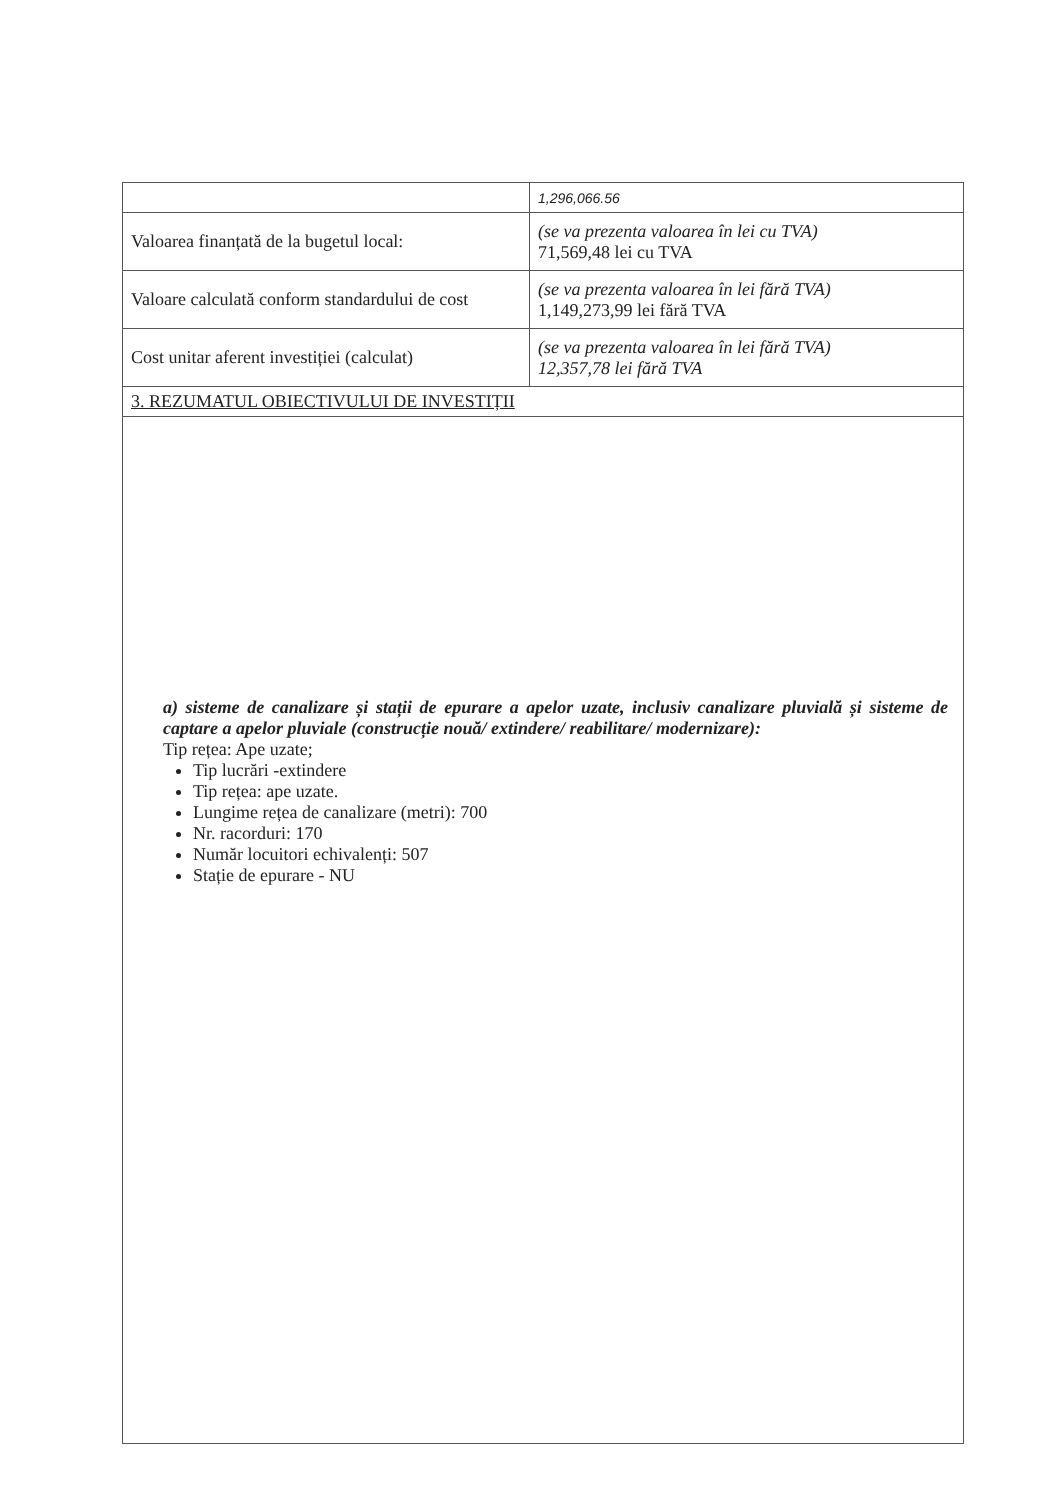| | 1,296,066.56 |
| Valoarea finanțată de la bugetul local: | (se va prezenta valoarea în lei cu TVA) 71,569,48 lei cu TVA |
| Valoare calculată conform standardului de cost | (se va prezenta valoarea în lei fără TVA) 1,149,273,99 lei fără TVA |
| Cost unitar aferent investiției (calculat) | (se va prezenta valoarea în lei fără TVA) 12,357,78 lei fără TVA |
| 3. REZUMATUL OBIECTIVULUI DE INVESTIȚII | |
| a) sisteme de canalizare și stații de epurare a apelor uzate, inclusiv canalizare pluvială și sisteme de captare a apelor pluviale (construcție nouă/ extindere/ reabilitare/ modernizare): Tip rețea: Ape uzate; Tip lucrări -extindere Tip rețea: ape uzate. Lungime rețea de canalizare (metri): 700 Nr. racorduri: 170 Număr locuitori echivalenți: 507 Stație de epurare - NU | |